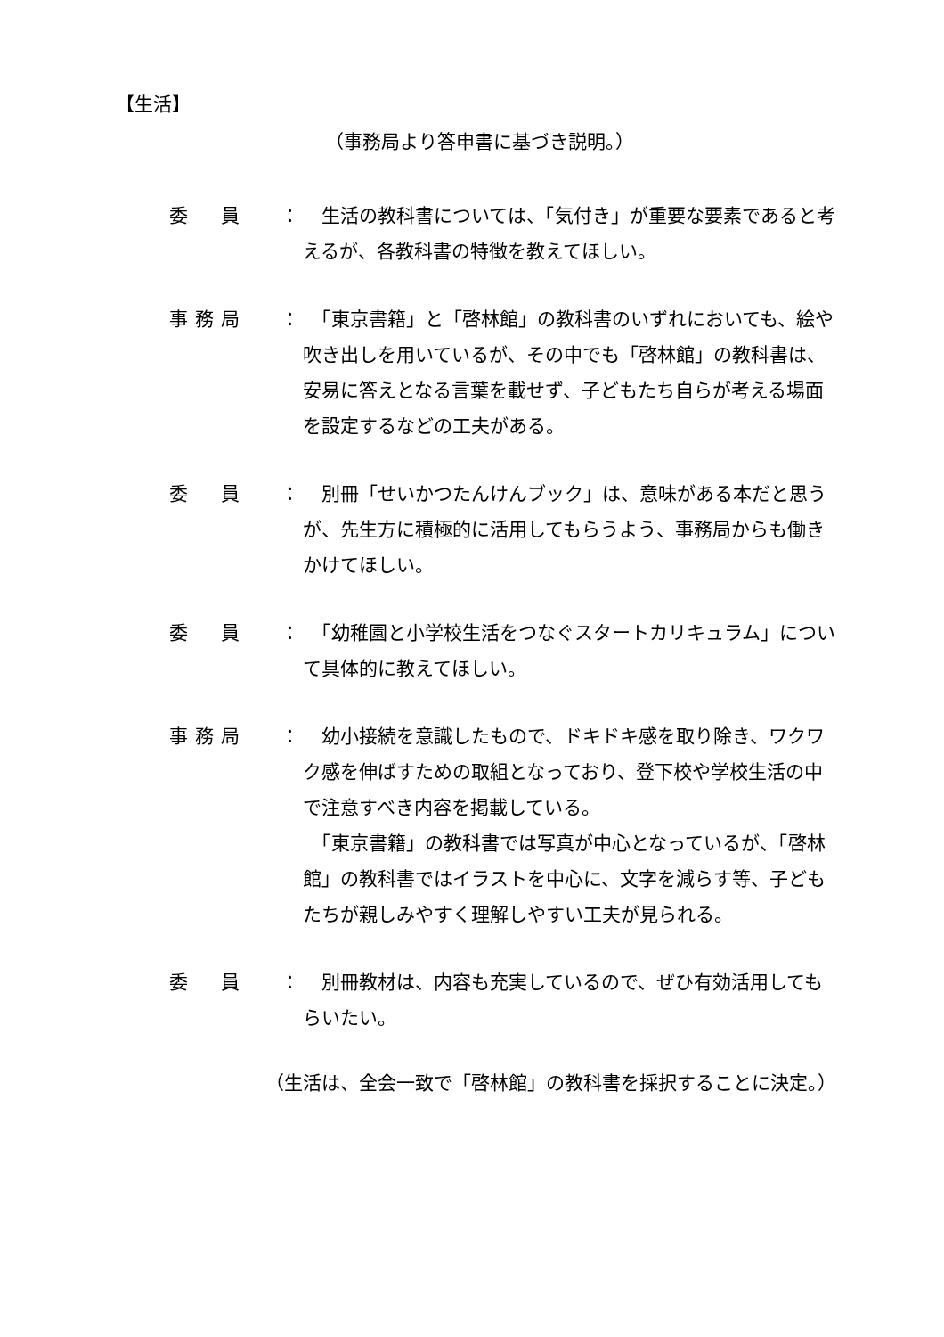【生活】
（事務局より答申書に基づき説明。）
委　員 ： 　生活の教科書については、「気付き」が重要な要素であると考えるが、各教科書の特徴を教えてほしい。
事務局 ： 　「東京書籍」と「啓林館」の教科書のいずれにおいても、絵や吹き出しを用いているが、その中でも「啓林館」の教科書は、安易に答えとなる言葉を載せず、子どもたち自らが考える場面を設定するなどの工夫がある。
委　員 ： 　別冊「せいかつたんけんブック」は、意味がある本だと思うが、先生方に積極的に活用してもらうよう、事務局からも働きかけてほしい。
委　員 ： 　「幼稚園と小学校生活をつなぐスタートカリキュラム」について具体的に教えてほしい。
事務局 ： 　幼小接続を意識したもので、ドキドキ感を取り除き、ワクワク感を伸ばすための取組となっており、登下校や学校生活の中で注意すべき内容を掲載している。
　「東京書籍」の教科書では写真が中心となっているが、「啓林館」の教科書ではイラストを中心に、文字を減らす等、子どもたちが親しみやすく理解しやすい工夫が見られる。
委　員 ： 　別冊教材は、内容も充実しているので、ぜひ有効活用してもらいたい。
（生活は、全会一致で「啓林館」の教科書を採択することに決定。）